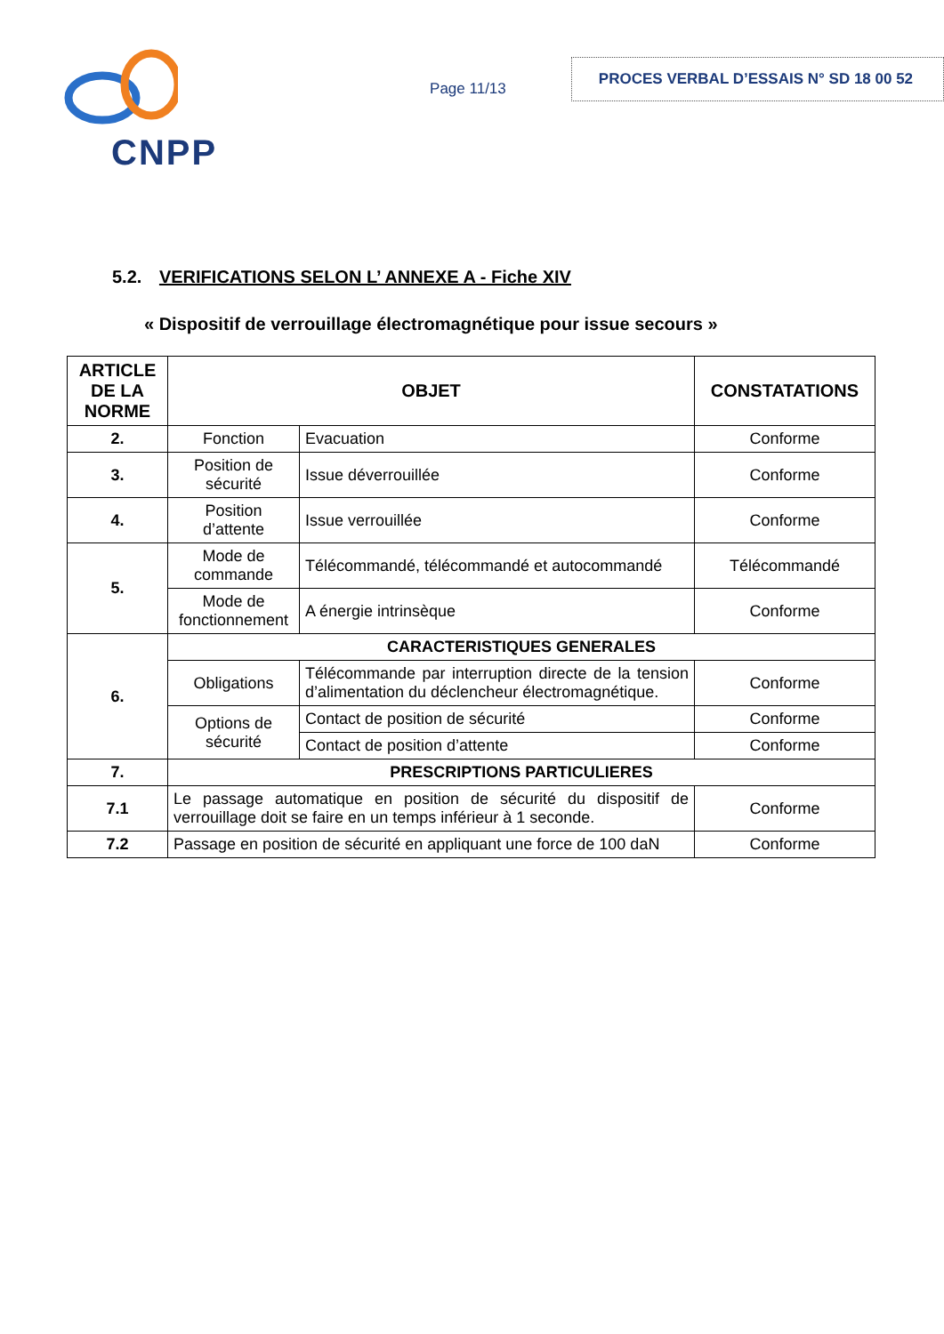CNPP
Page 11/13
PROCES VERBAL D’ESSAIS N° SD 18 00 52
5.2. VERIFICATIONS SELON L’ ANNEXE A - Fiche XIV
« Dispositif de verrouillage électromagnétique pour issue secours »
| ARTICLE DE LA NORME | OBJET | | CONSTATATIONS |
| --- | --- | --- | --- |
| 2. | Fonction | Evacuation | Conforme |
| 3. | Position de sécurité | Issue déverrouillée | Conforme |
| 4. | Position d’attente | Issue verrouillée | Conforme |
| 5. | Mode de commande | Télécommandé, télécommandé et autocommandé | Télécommandé |
| | Mode de fonctionnement | A énergie intrinsèque | Conforme |
| 6. | CARACTERISTIQUES GENERALES | | |
| | Obligations | Télécommande par interruption directe de la tension d’alimentation du déclencheur électromagnétique. | Conforme |
| | Options de sécurité | Contact de position de sécurité | Conforme |
| | | Contact de position d’attente | Conforme |
| 7. | PRESCRIPTIONS PARTICULIERES | | |
| 7.1 | Le passage automatique en position de sécurité du dispositif de verrouillage doit se faire en un temps inférieur à 1 seconde. | | Conforme |
| 7.2 | Passage en position de sécurité en appliquant une force de 100 daN | | Conforme |